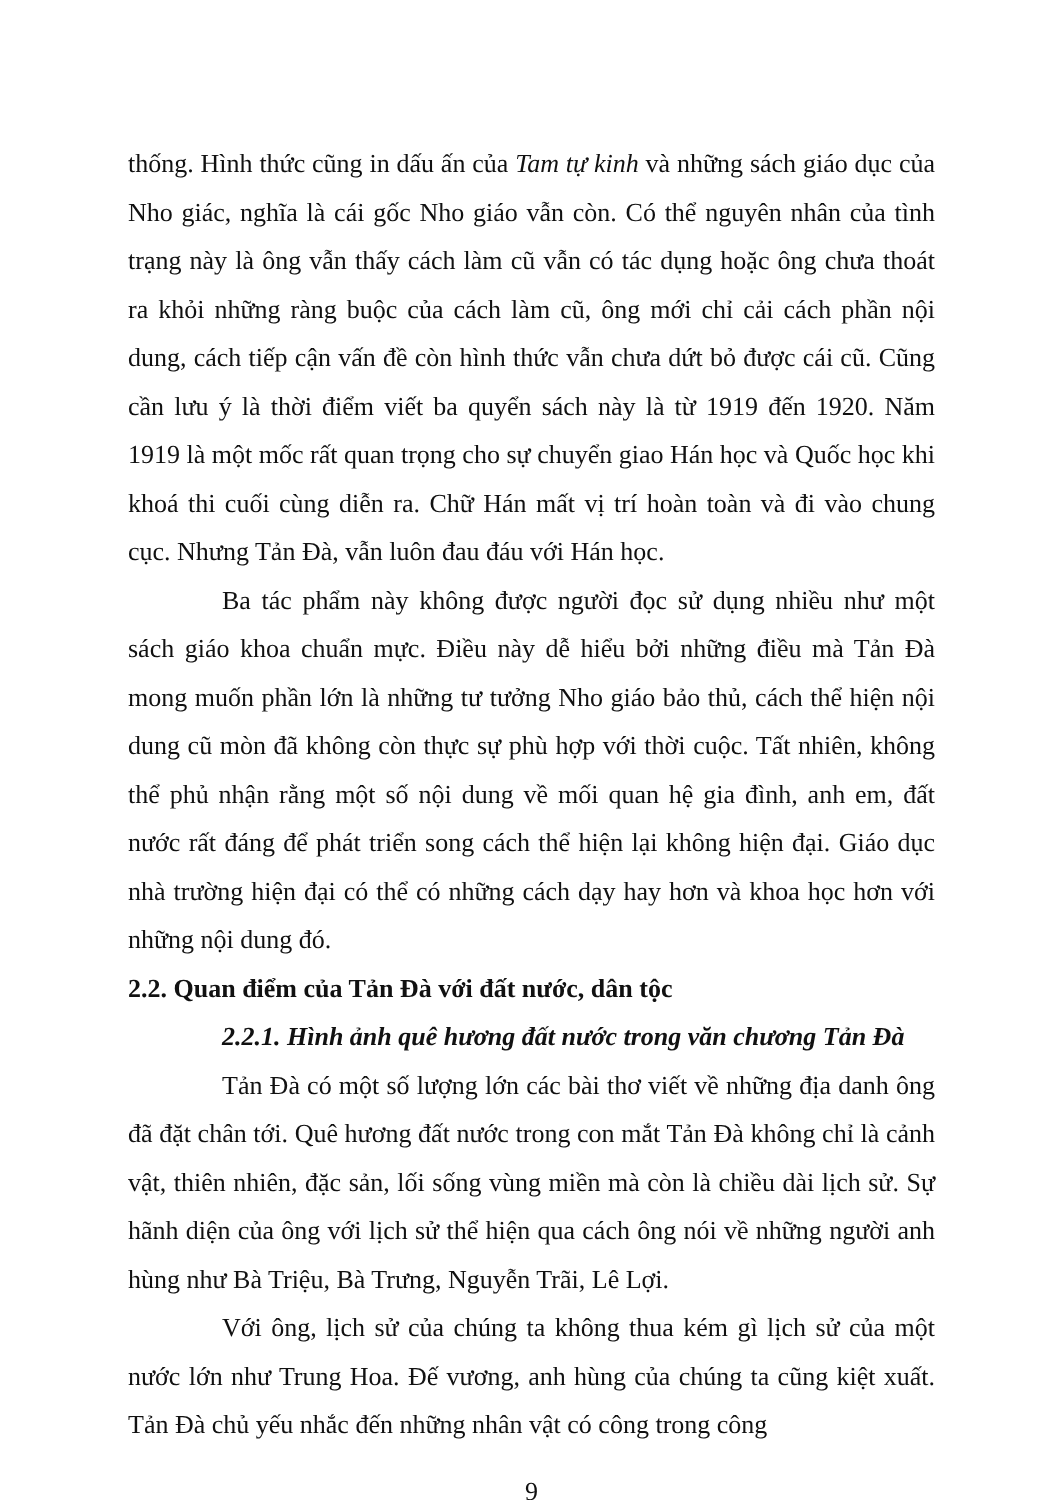thống. Hình thức cũng in dấu ấn của Tam tự kinh và những sách giáo dục của Nho giác, nghĩa là cái gốc Nho giáo vẫn còn. Có thể nguyên nhân của tình trạng này là ông vẫn thấy cách làm cũ vẫn có tác dụng hoặc ông chưa thoát ra khỏi những ràng buộc của cách làm cũ, ông mới chỉ cải cách phần nội dung, cách tiếp cận vấn đề còn hình thức vẫn chưa dứt bỏ được cái cũ. Cũng cần lưu ý là thời điểm viết ba quyển sách này là từ 1919 đến 1920. Năm 1919 là một mốc rất quan trọng cho sự chuyển giao Hán học và Quốc học khi khoá thi cuối cùng diễn ra. Chữ Hán mất vị trí hoàn toàn và đi vào chung cục. Nhưng Tản Đà, vẫn luôn đau đáu với Hán học.
Ba tác phẩm này không được người đọc sử dụng nhiều như một sách giáo khoa chuẩn mực. Điều này dễ hiểu bởi những điều mà Tản Đà mong muốn phần lớn là những tư tưởng Nho giáo bảo thủ, cách thể hiện nội dung cũ mòn đã không còn thực sự phù hợp với thời cuộc. Tất nhiên, không thể phủ nhận rằng một số nội dung về mối quan hệ gia đình, anh em, đất nước rất đáng để phát triển song cách thể hiện lại không hiện đại. Giáo dục nhà trường hiện đại có thể có những cách dạy hay hơn và khoa học hơn với những nội dung đó.
2.2. Quan điểm của Tản Đà với đất nước, dân tộc
2.2.1. Hình ảnh quê hương đất nước trong văn chương Tản Đà
Tản Đà có một số lượng lớn các bài thơ viết về những địa danh ông đã đặt chân tới. Quê hương đất nước trong con mắt Tản Đà không chỉ là cảnh vật, thiên nhiên, đặc sản, lối sống vùng miền mà còn là chiều dài lịch sử. Sự hãnh diện của ông với lịch sử thể hiện qua cách ông nói về những người anh hùng như Bà Triệu, Bà Trưng, Nguyễn Trãi, Lê Lợi.
Với ông, lịch sử của chúng ta không thua kém gì lịch sử của một nước lớn như Trung Hoa. Đế vương, anh hùng của chúng ta cũng kiệt xuất. Tản Đà chủ yếu nhắc đến những nhân vật có công trong công
9